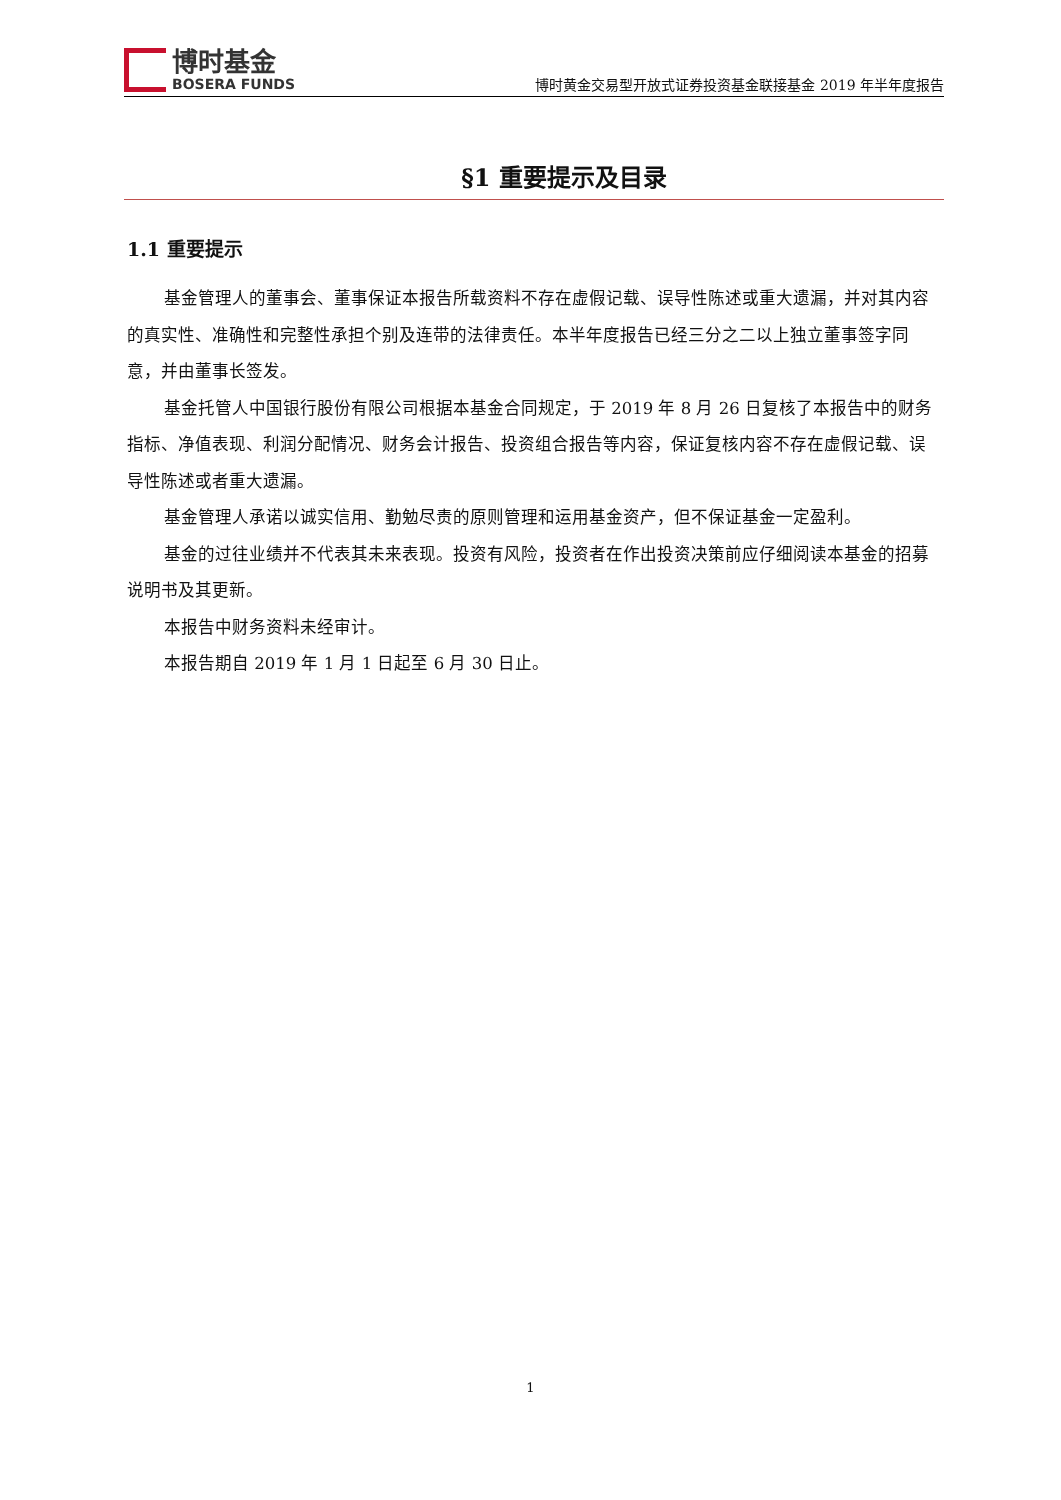博时基金
BOSERA FUNDS
博时黄金交易型开放式证券投资基金联接基金 2019 年半年度报告
§1 重要提示及目录
1.1 重要提示
基金管理人的董事会、董事保证本报告所载资料不存在虚假记载、误导性陈述或重大遗漏，并对其内容的真实性、准确性和完整性承担个别及连带的法律责任。本半年度报告已经三分之二以上独立董事签字同意，并由董事长签发。
基金托管人中国银行股份有限公司根据本基金合同规定，于 2019 年 8 月 26 日复核了本报告中的财务指标、净值表现、利润分配情况、财务会计报告、投资组合报告等内容，保证复核内容不存在虚假记载、误导性陈述或者重大遗漏。
基金管理人承诺以诚实信用、勤勉尽责的原则管理和运用基金资产，但不保证基金一定盈利。
基金的过往业绩并不代表其未来表现。投资有风险，投资者在作出投资决策前应仔细阅读本基金的招募说明书及其更新。
本报告中财务资料未经审计。
本报告期自 2019 年 1 月 1 日起至 6 月 30 日止。
1